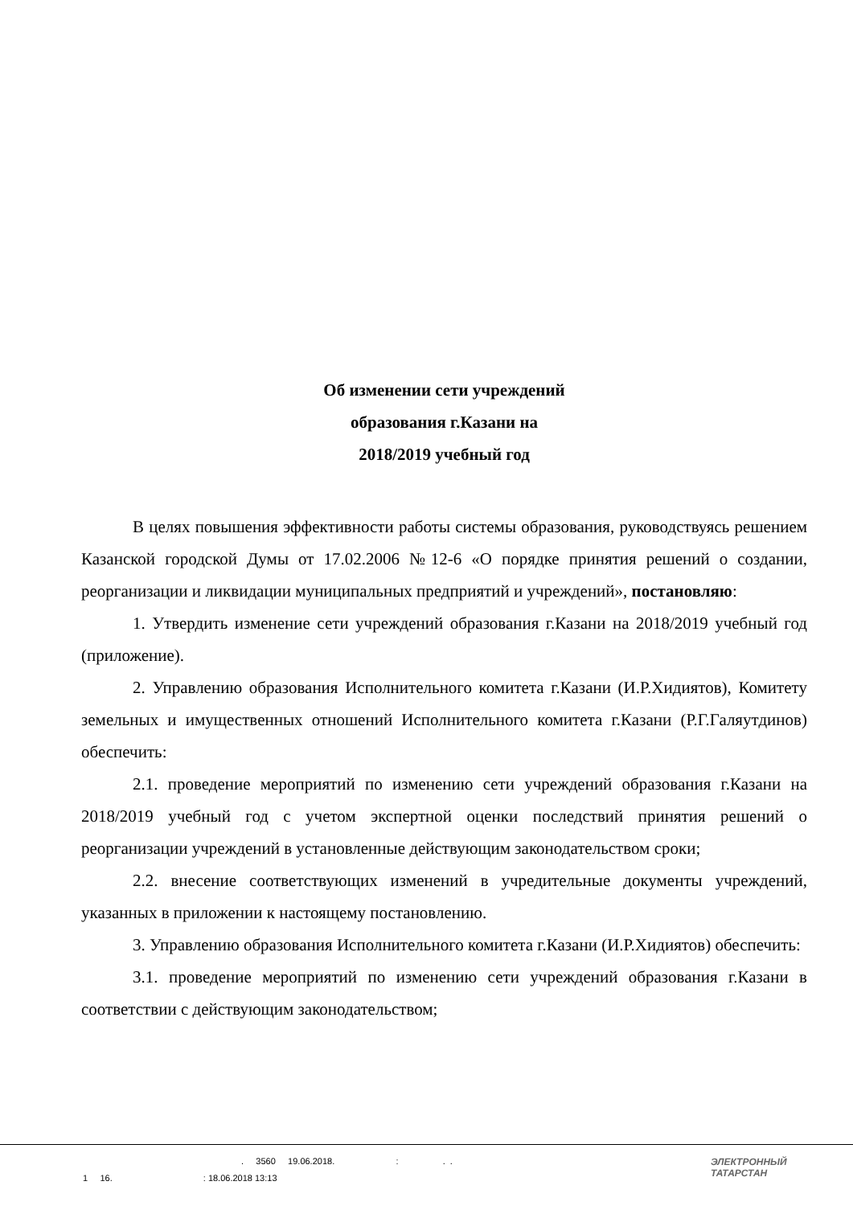Об изменении сети учреждений
образования г.Казани на
2018/2019 учебный год
В целях повышения эффективности работы системы образования, руководствуясь решением Казанской городской Думы от 17.02.2006 №12-6 «О порядке принятия решений о создании, реорганизации и ликвидации муниципальных предприятий и учреждений», постановляю:
1. Утвердить изменение сети учреждений образования г.Казани на 2018/2019 учебный год (приложение).
2. Управлению образования Исполнительного комитета г.Казани (И.Р.Хидиятов), Комитету земельных и имущественных отношений Исполнительного комитета г.Казани (Р.Г.Галяутдинов) обеспечить:
2.1. проведение мероприятий по изменению сети учреждений образования г.Казани на 2018/2019 учебный год с учетом экспертной оценки последствий принятия решений о реорганизации учреждений в установленные действующим законодательством сроки;
2.2. внесение соответствующих изменений в учредительные документы учреждений, указанных в приложении к настоящему постановлению.
3. Управлению образования Исполнительного комитета г.Казани (И.Р.Хидиятов) обеспечить:
3.1. проведение мероприятий по изменению сети учреждений образования г.Казани в соответствии с действующим законодательством;
. 3560 19.06.2018. : . .
1 16. : 18.06.2018 13:13
ЭЛЕКТРОННЫЙ
ТАТАРСТАН